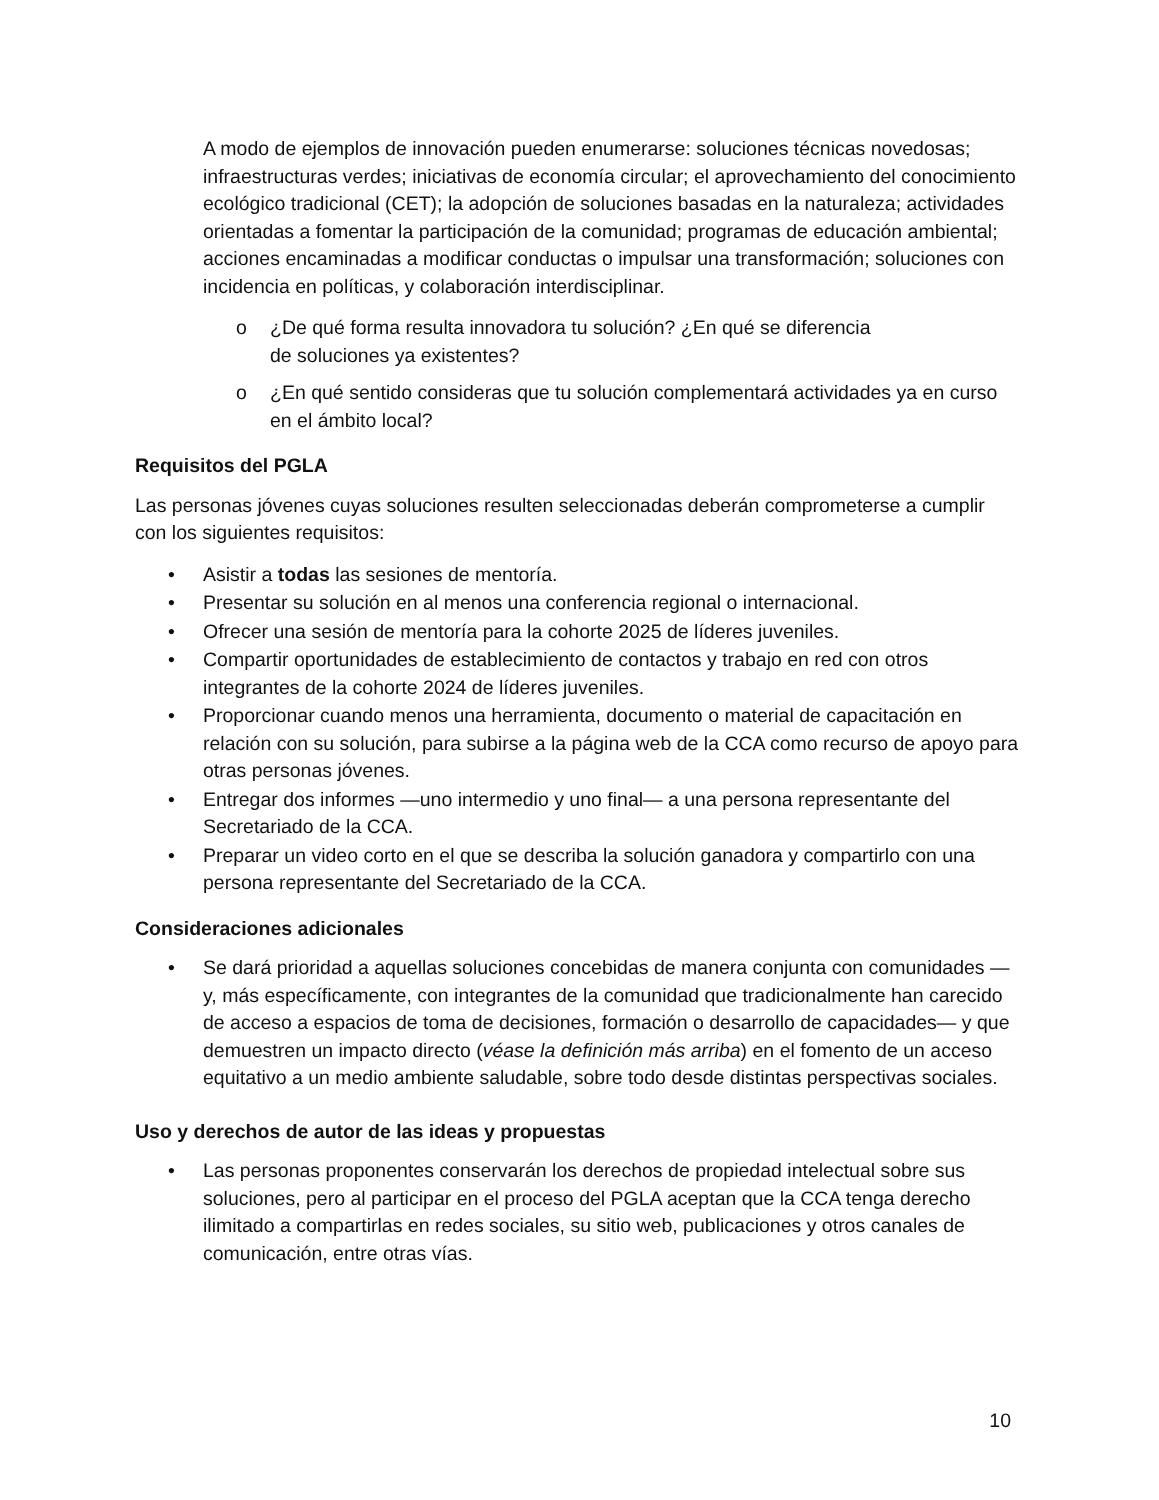A modo de ejemplos de innovación pueden enumerarse: soluciones técnicas novedosas; infraestructuras verdes; iniciativas de economía circular; el aprovechamiento del conocimiento ecológico tradicional (CET); la adopción de soluciones basadas en la naturaleza; actividades orientadas a fomentar la participación de la comunidad; programas de educación ambiental; acciones encaminadas a modificar conductas o impulsar una transformación; soluciones con incidencia en políticas, y colaboración interdisciplinar.
o ¿De qué forma resulta innovadora tu solución? ¿En qué se diferencia
de soluciones ya existentes?
o ¿En qué sentido consideras que tu solución complementará actividades ya en curso en el ámbito local?
Requisitos del PGLA
Las personas jóvenes cuyas soluciones resulten seleccionadas deberán comprometerse a cumplir con los siguientes requisitos:
• Asistir a todas las sesiones de mentoría.
• Presentar su solución en al menos una conferencia regional o internacional.
• Ofrecer una sesión de mentoría para la cohorte 2025 de líderes juveniles.
• Compartir oportunidades de establecimiento de contactos y trabajo en red con otros integrantes de la cohorte 2024 de líderes juveniles.
• Proporcionar cuando menos una herramienta, documento o material de capacitación en relación con su solución, para subirse a la página web de la CCA como recurso de apoyo para otras personas jóvenes.
• Entregar dos informes —uno intermedio y uno final— a una persona representante del Secretariado de la CCA.
• Preparar un video corto en el que se describa la solución ganadora y compartirlo con una persona representante del Secretariado de la CCA.
Consideraciones adicionales
• Se dará prioridad a aquellas soluciones concebidas de manera conjunta con comunidades —y, más específicamente, con integrantes de la comunidad que tradicionalmente han carecido de acceso a espacios de toma de decisiones, formación o desarrollo de capacidades— y que demuestren un impacto directo (véase la definición más arriba) en el fomento de un acceso equitativo a un medio ambiente saludable, sobre todo desde distintas perspectivas sociales.
Uso y derechos de autor de las ideas y propuestas
• Las personas proponentes conservarán los derechos de propiedad intelectual sobre sus soluciones, pero al participar en el proceso del PGLA aceptan que la CCA tenga derecho ilimitado a compartirlas en redes sociales, su sitio web, publicaciones y otros canales de comunicación, entre otras vías.
10